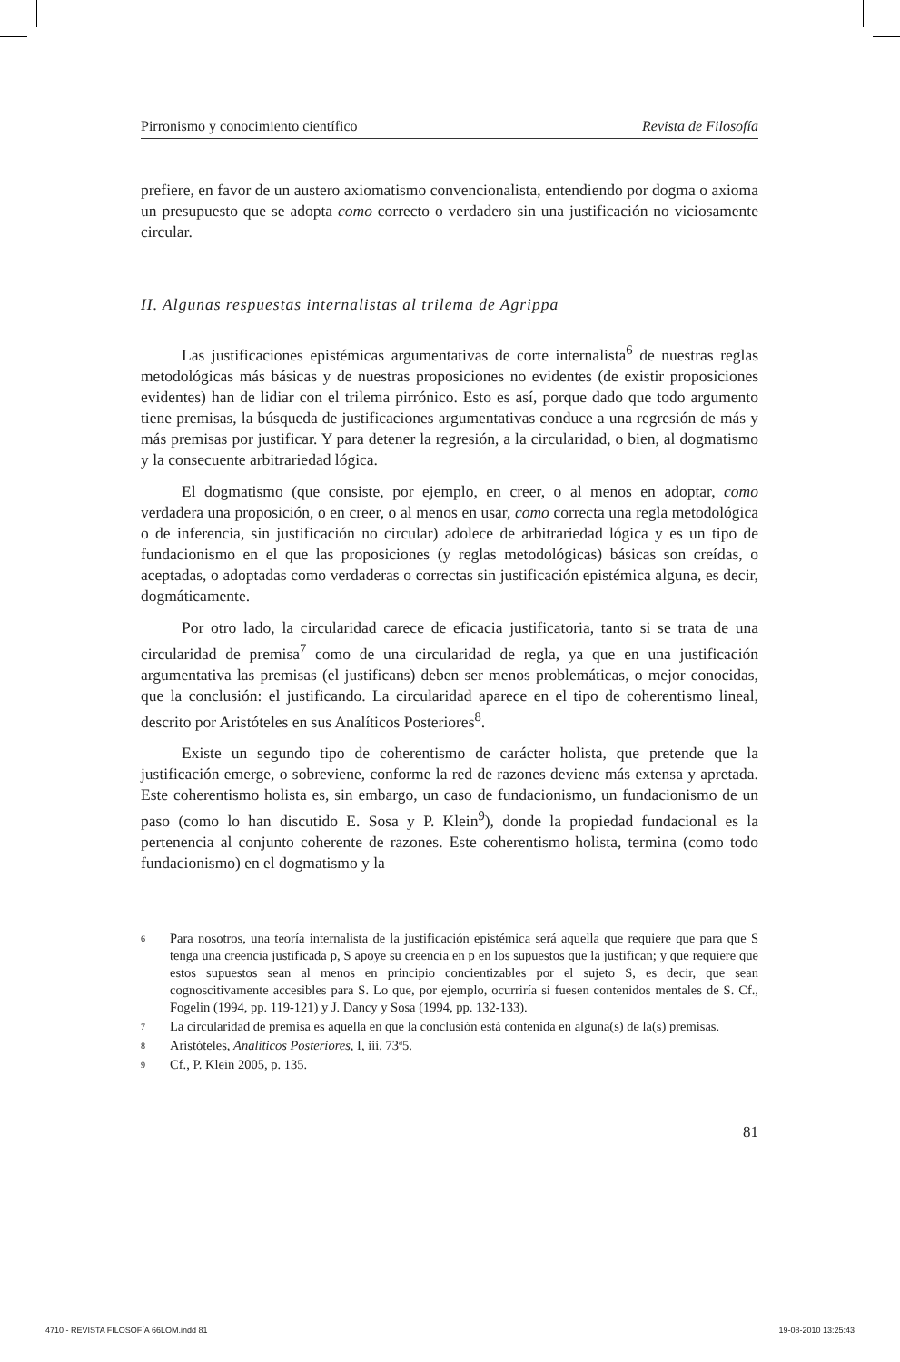Pirronismo y conocimiento científico Revista de Filosofía
prefiere, en favor de un austero axiomatismo convencionalista, entendiendo por dogma o axioma un presupuesto que se adopta como correcto o verdadero sin una justificación no viciosamente circular.
II. Algunas respuestas internalistas al trilema de Agrippa
Las justificaciones epistémicas argumentativas de corte internalista<sup>6</sup> de nuestras reglas metodológicas más básicas y de nuestras proposiciones no evidentes (de existir proposiciones evidentes) han de lidiar con el trilema pirrónico. Esto es así, porque dado que todo argumento tiene premisas, la búsqueda de justificaciones argumentativas conduce a una regresión de más y más premisas por justificar. Y para detener la regresión, a la circularidad, o bien, al dogmatismo y la consecuente arbitrariedad lógica.
El dogmatismo (que consiste, por ejemplo, en creer, o al menos en adoptar, como verdadera una proposición, o en creer, o al menos en usar, como correcta una regla metodológica o de inferencia, sin justificación no circular) adolece de arbitrariedad lógica y es un tipo de fundacionismo en el que las proposiciones (y reglas metodológicas) básicas son creídas, o aceptadas, o adoptadas como verdaderas o correctas sin justificación epistémica alguna, es decir, dogmáticamente.
Por otro lado, la circularidad carece de eficacia justificatoria, tanto si se trata de una circularidad de premisa<sup>7</sup> como de una circularidad de regla, ya que en una justificación argumentativa las premisas (el justificans) deben ser menos problemáticas, o mejor conocidas, que la conclusión: el justificando. La circularidad aparece en el tipo de coherentismo lineal, descrito por Aristóteles en sus Analíticos Posteriores<sup>8</sup>.
Existe un segundo tipo de coherentismo de carácter holista, que pretende que la justificación emerge, o sobreviene, conforme la red de razones deviene más extensa y apretada. Este coherentismo holista es, sin embargo, un caso de fundacionismo, un fundacionismo de un paso (como lo han discutido E. Sosa y P. Klein<sup>9</sup>), donde la propiedad fundacional es la pertenencia al conjunto coherente de razones. Este coherentismo holista, termina (como todo fundacionismo) en el dogmatismo y la
6 Para nosotros, una teoría internalista de la justificación epistémica será aquella que requiere que para que S tenga una creencia justificada p, S apoye su creencia en p en los supuestos que la justifican; y que requiere que estos supuestos sean al menos en principio concientizables por el sujeto S, es decir, que sean cognoscitivamente accesibles para S. Lo que, por ejemplo, ocurriría si fuesen contenidos mentales de S. Cf., Fogelin (1994, pp. 119-121) y J. Dancy y Sosa (1994, pp. 132-133).
7 La circularidad de premisa es aquella en que la conclusión está contenida en alguna(s) de la(s) premisas.
8 Aristóteles, Analíticos Posteriores, I, iii, 73ª5.
9 Cf., P. Klein 2005, p. 135.
81
4710 - REVISTA FILOSOFÍA 66LOM.indd 81 19-08-2010 13:25:43